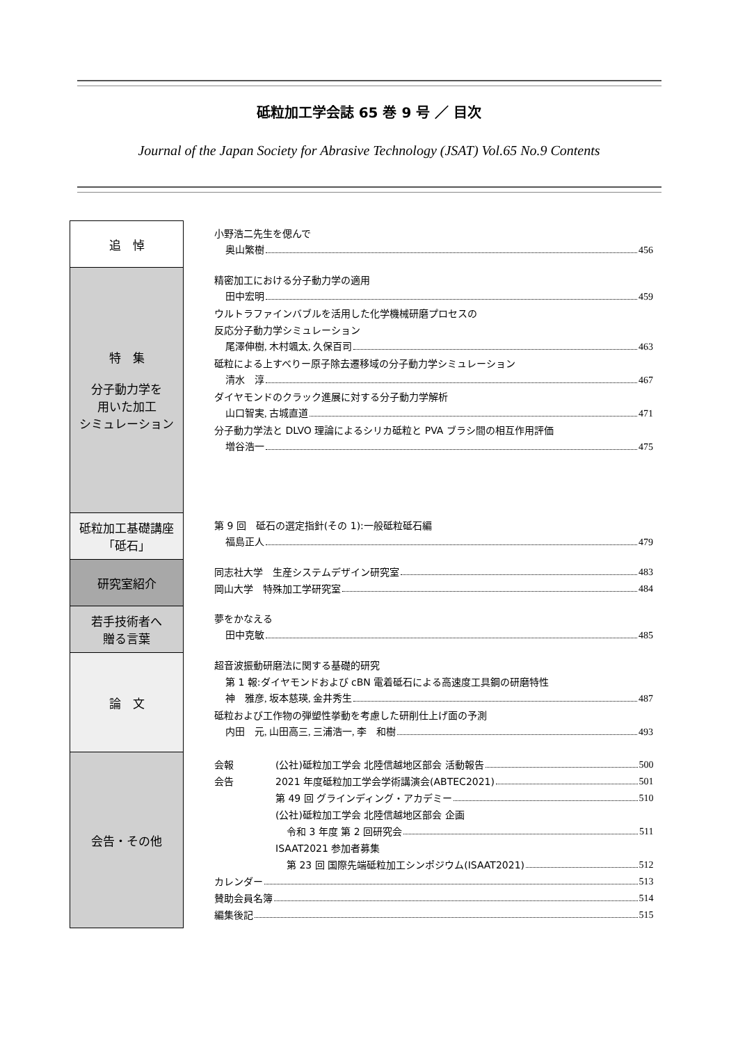砥粒加工学会誌 65 巻 9 号 ／ 目次
Journal of the Japan Society for Abrasive Technology (JSAT) Vol.65 No.9 Contents
| 追 悼 | 小野浩二先生を偲んで 奥山繁樹 456 |
| 特 集 分子動力学を 用いた加工 シミュレーション | 精密加工における分子動力学の適用 田中宏明 459 ウルトラファインバブルを活用した化学機械研磨プロセスの 反応分子動力学シミュレーション 尾澤伸樹, 木村颯太, 久保百司 463 砥粒による上すべりー原子除去遷移域の分子動力学シミュレーション 清水 淳 467 ダイヤモンドのクラック進展に対する分子動力学解析 山口智実, 古城直道 471 分子動力学法と DLVO 理論によるシリカ砥粒と PVA ブラシ間の相互作用評価 増谷浩一 475 |
| 砥粒加工基礎講座 「砥石」 | 第 9 回 砥石の選定指針(その 1):一般砥粒砥石編 福島正人 479 |
| 研究室紹介 | 同志社大学 生産システムデザイン研究室 483 岡山大学 特殊加工学研究室 484 |
| 若手技術者へ 贈る言葉 | 夢をかなえる 田中克敏 485 |
| 論 文 | 超音波振動研磨法に関する基礎的研究 第 1 報:ダイヤモンドおよび cBN 電着砥石による高速度工具鋼の研磨特性 神 雅彦, 坂本慈瑛, 金井秀生 487 砥粒および工作物の弾塑性挙動を考慮した研削仕上げ面の予測 内田 元, 山田高三, 三浦浩一, 李 和樹 493 |
| 会告・その他 | 会報 (公社)砥粒加工学会 北陸信越地区部会 活動報告 500 会告 2021 年度砥粒加工学会学術講演会(ABTEC2021) 501 第 49 回 グラインディング・アカデミー 510 (公社)砥粒加工学会 北陸信越地区部会 企画 令和 3 年度 第 2 回研究会 511 ISAAT2021 参加者募集 第 23 回 国際先端砥粒加工シンポジウム(ISAAT2021) 512 カレンダー 513 賛助会員名簿 514 編集後記 515 |